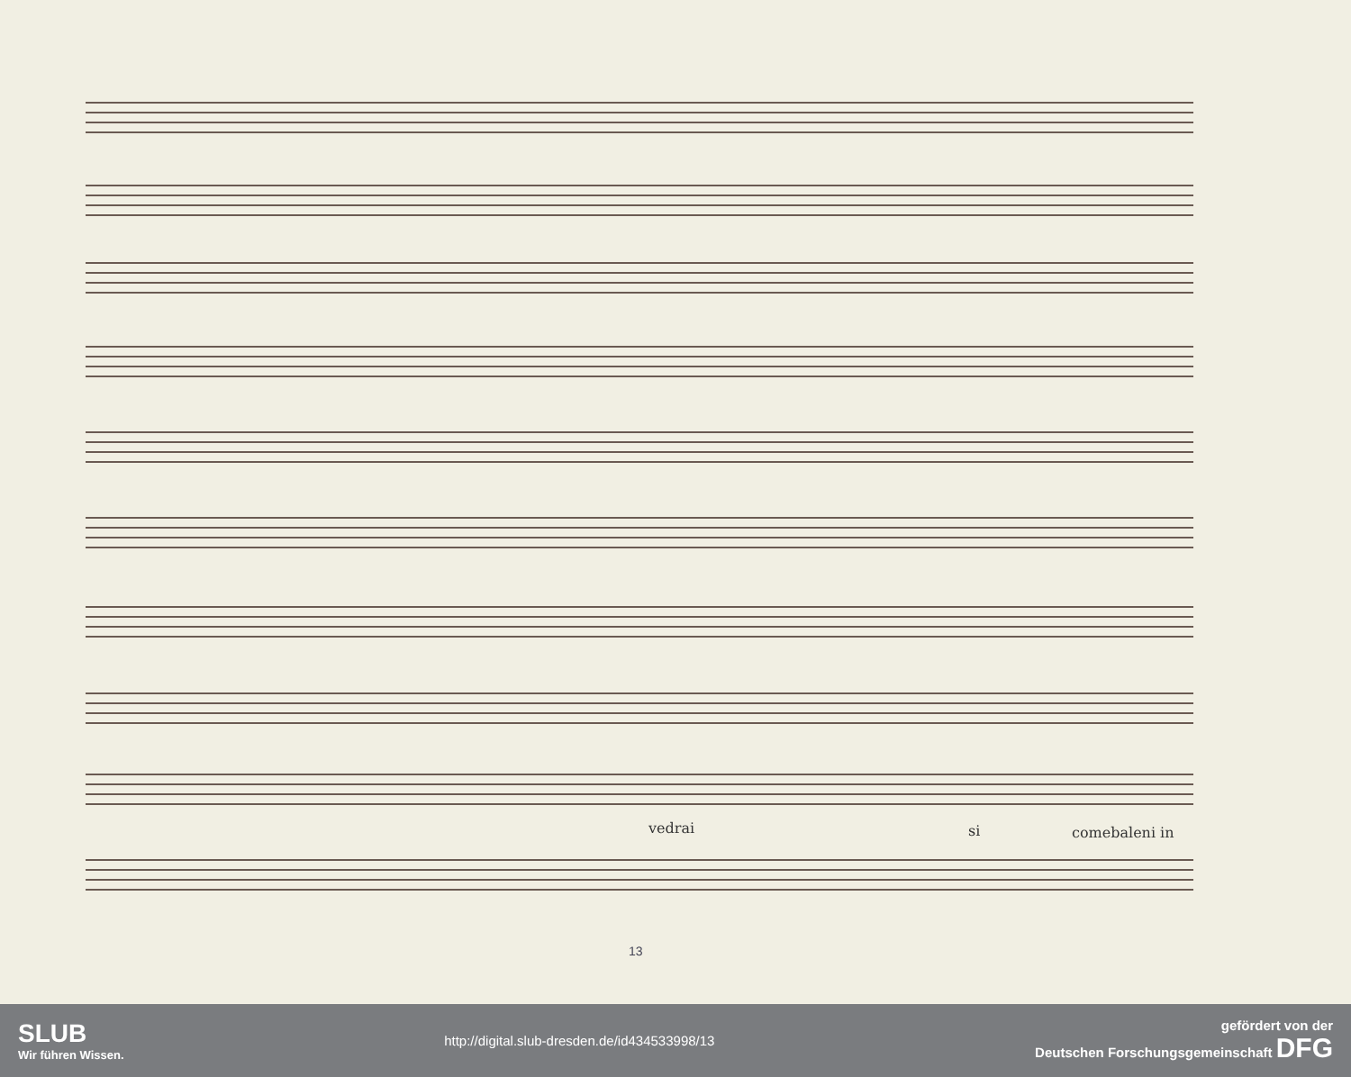vedrai si comebaleni in
13
SLUB
Wir führen Wissen.
http://digital.slub-dresden.de/id434533998/13
gefördert von der
Deutschen Forschungsgemeinschaft DFG